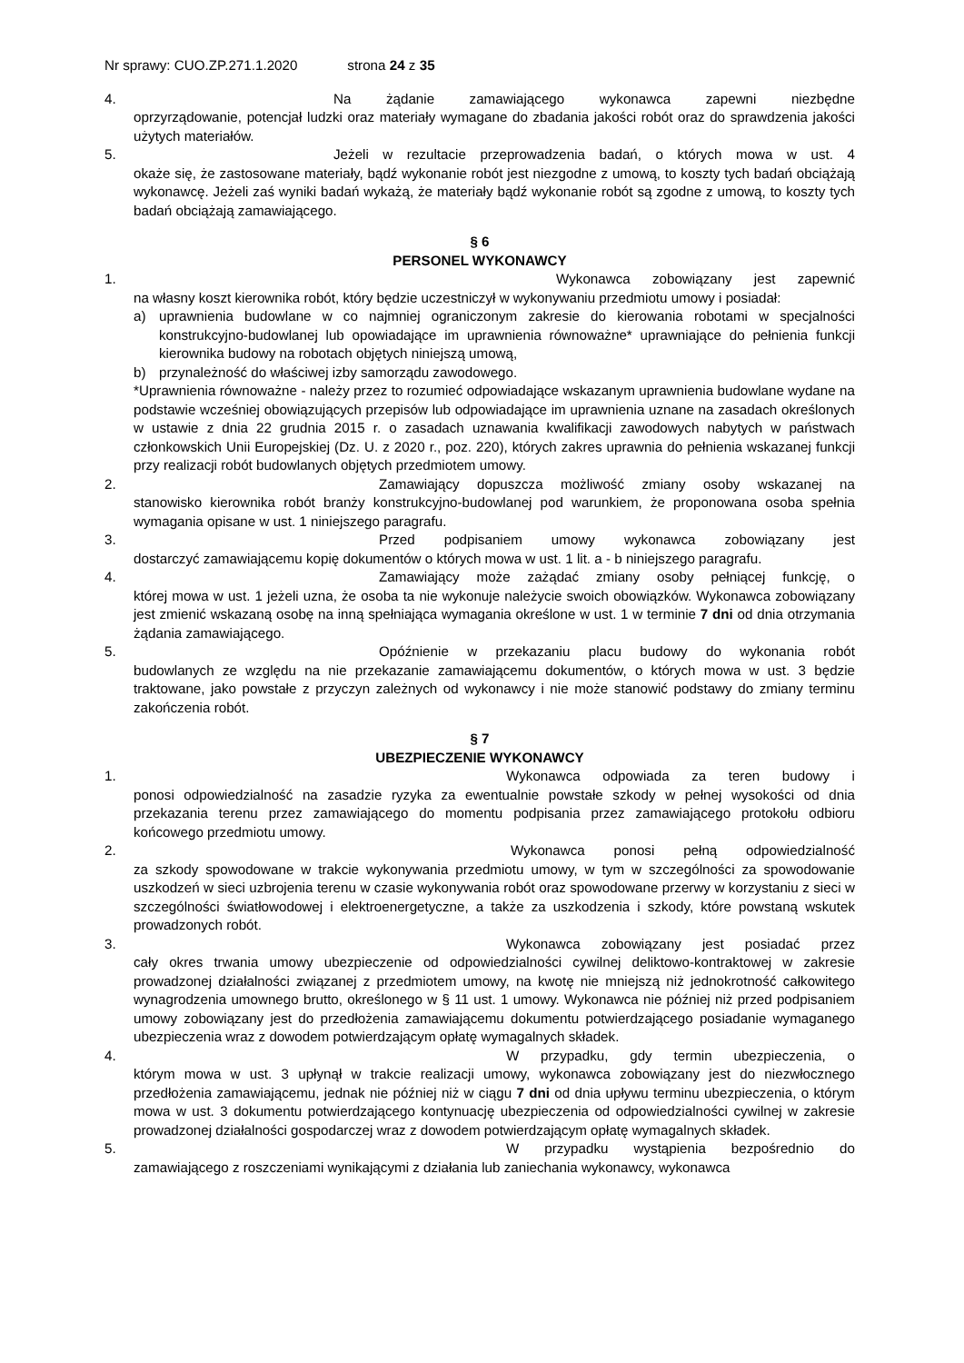Nr sprawy: CUO.ZP.271.1.2020 strona 24 z 35
4. Na żądanie zamawiającego wykonawca zapewni niezbędne
oprzyrządowanie, potencjał ludzki oraz materiały wymagane do zbadania jakości robót oraz do sprawdzenia jakości użytych materiałów.
5. Jeżeli w rezultacie przeprowadzenia badań, o których mowa w ust. 4
okaże się, że zastosowane materiały, bądź wykonanie robót jest niezgodne z umową, to koszty tych badań obciążają wykonawcę. Jeżeli zaś wyniki badań wykażą, że materiały bądź wykonanie robót są zgodne z umową, to koszty tych badań obciążają zamawiającego.
§ 6
PERSONEL WYKONAWCY
1. Wykonawca zobowiązany jest zapewnić
na własny koszt kierownika robót, który będzie uczestniczył w wykonywaniu przedmiotu umowy i posiadał:
a) uprawnienia budowlane w co najmniej ograniczonym zakresie do kierowania robotami w specjalności konstrukcyjno-budowlanej lub opowiadające im uprawnienia równoważne* uprawniające do pełnienia funkcji kierownika budowy na robotach objętych niniejszą umową,
b) przynależność do właściwej izby samorządu zawodowego.
*Uprawnienia równoważne - należy przez to rozumieć odpowiadające wskazanym uprawnienia budowlane wydane na podstawie wcześniej obowiązujących przepisów lub odpowiadające im uprawnienia uznane na zasadach określonych w ustawie z dnia 22 grudnia 2015 r. o zasadach uznawania kwalifikacji zawodowych nabytych w państwach członkowskich Unii Europejskiej (Dz. U. z 2020 r., poz. 220), których zakres uprawnia do pełnienia wskazanej funkcji przy realizacji robót budowlanych objętych przedmiotem umowy.
2. Zamawiający dopuszcza możliwość zmiany osoby wskazanej na
stanowisko kierownika robót branży konstrukcyjno-budowlanej pod warunkiem, że proponowana osoba spełnia wymagania opisane w ust. 1 niniejszego paragrafu.
3. Przed podpisaniem umowy wykonawca zobowiązany jest
dostarczyć zamawiającemu kopię dokumentów o których mowa w ust. 1 lit. a - b niniejszego paragrafu.
4. Zamawiający może zażądać zmiany osoby pełniącej funkcję, o
której mowa w ust. 1 jeżeli uzna, że osoba ta nie wykonuje należycie swoich obowiązków. Wykonawca zobowiązany jest zmienić wskazaną osobę na inną spełniająca wymagania określone w ust. 1 w terminie 7 dni od dnia otrzymania żądania zamawiającego.
5. Opóźnienie w przekazaniu placu budowy do wykonania robót
budowlanych ze względu na nie przekazanie zamawiającemu dokumentów, o których mowa w ust. 3 będzie traktowane, jako powstałe z przyczyn zależnych od wykonawcy i nie może stanowić podstawy do zmiany terminu zakończenia robót.
§ 7
UBEZPIECZENIE WYKONAWCY
1. Wykonawca odpowiada za teren budowy i
ponosi odpowiedzialność na zasadzie ryzyka za ewentualnie powstałe szkody w pełnej wysokości od dnia przekazania terenu przez zamawiającego do momentu podpisania przez zamawiającego protokołu odbioru końcowego przedmiotu umowy.
2. Wykonawca ponosi pełną odpowiedzialność
za szkody spowodowane w trakcie wykonywania przedmiotu umowy, w tym w szczególności za spowodowanie uszkodzeń w sieci uzbrojenia terenu w czasie wykonywania robót oraz spowodowane przerwy w korzystaniu z sieci w szczególności światłowodowej i elektroenergetyczne, a także za uszkodzenia i szkody, które powstaną wskutek prowadzonych robót.
3. Wykonawca zobowiązany jest posiadać przez
cały okres trwania umowy ubezpieczenie od odpowiedzialności cywilnej deliktowo-kontraktowej w zakresie prowadzonej działalności związanej z przedmiotem umowy, na kwotę nie mniejszą niż jednokrotność całkowitego wynagrodzenia umownego brutto, określonego w § 11 ust. 1 umowy. Wykonawca nie później niż przed podpisaniem umowy zobowiązany jest do przedłożenia zamawiającemu dokumentu potwierdzającego posiadanie wymaganego ubezpieczenia wraz z dowodem potwierdzającym opłatę wymagalnych składek.
4. W przypadku, gdy termin ubezpieczenia, o
którym mowa w ust. 3 upłynął w trakcie realizacji umowy, wykonawca zobowiązany jest do niezwłocznego przedłożenia zamawiającemu, jednak nie później niż w ciągu 7 dni od dnia upływu terminu ubezpieczenia, o którym mowa w ust. 3 dokumentu potwierdzającego kontynuację ubezpieczenia od odpowiedzialności cywilnej w zakresie prowadzonej działalności gospodarczej wraz z dowodem potwierdzającym opłatę wymagalnych składek.
5. W przypadku wystąpienia bezpośrednio do
zamawiającego z roszczeniami wynikającymi z działania lub zaniechania wykonawcy, wykonawca